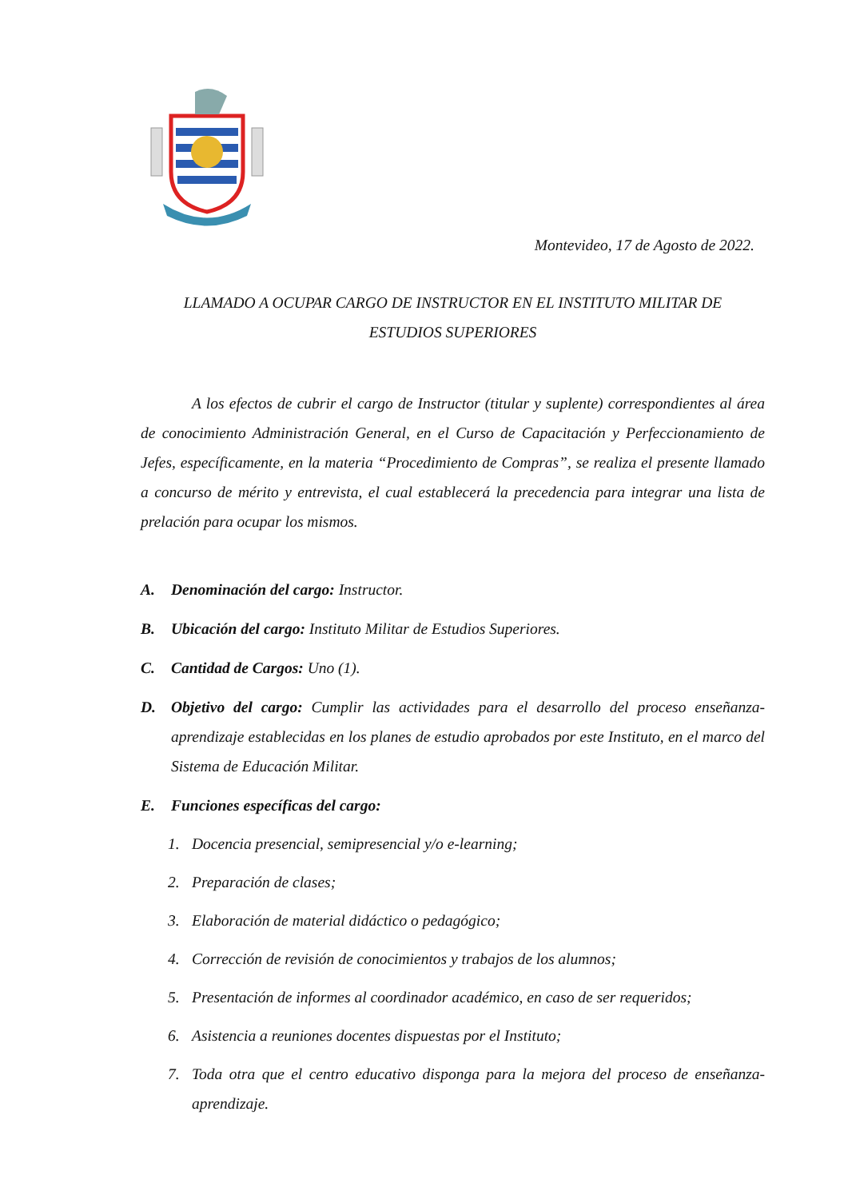Montevideo, 17 de Agosto de 2022.
LLAMADO A OCUPAR CARGO DE INSTRUCTOR EN EL INSTITUTO MILITAR DE
ESTUDIOS SUPERIORES
A los efectos de cubrir el cargo de Instructor (titular y suplente) correspondientes al área de conocimiento Administración General, en el Curso de Capacitación y Perfeccionamiento de Jefes, específicamente, en la materia “Procedimiento de Compras”, se realiza el presente llamado a concurso de mérito y entrevista, el cual establecerá la precedencia para integrar una lista de prelación para ocupar los mismos.
A. Denominación del cargo: Instructor.
B. Ubicación del cargo: Instituto Militar de Estudios Superiores.
C. Cantidad de Cargos: Uno (1).
D. Objetivo del cargo: Cumplir las actividades para el desarrollo del proceso enseñanza-aprendizaje establecidas en los planes de estudio aprobados por este Instituto, en el marco del Sistema de Educación Militar.
E. Funciones específicas del cargo:
1. Docencia presencial, semipresencial y/o e-learning;
2. Preparación de clases;
3. Elaboración de material didáctico o pedagógico;
4. Corrección de revisión de conocimientos y trabajos de los alumnos;
5. Presentación de informes al coordinador académico, en caso de ser requeridos;
6. Asistencia a reuniones docentes dispuestas por el Instituto;
7. Toda otra que el centro educativo disponga para la mejora del proceso de enseñanza-aprendizaje.